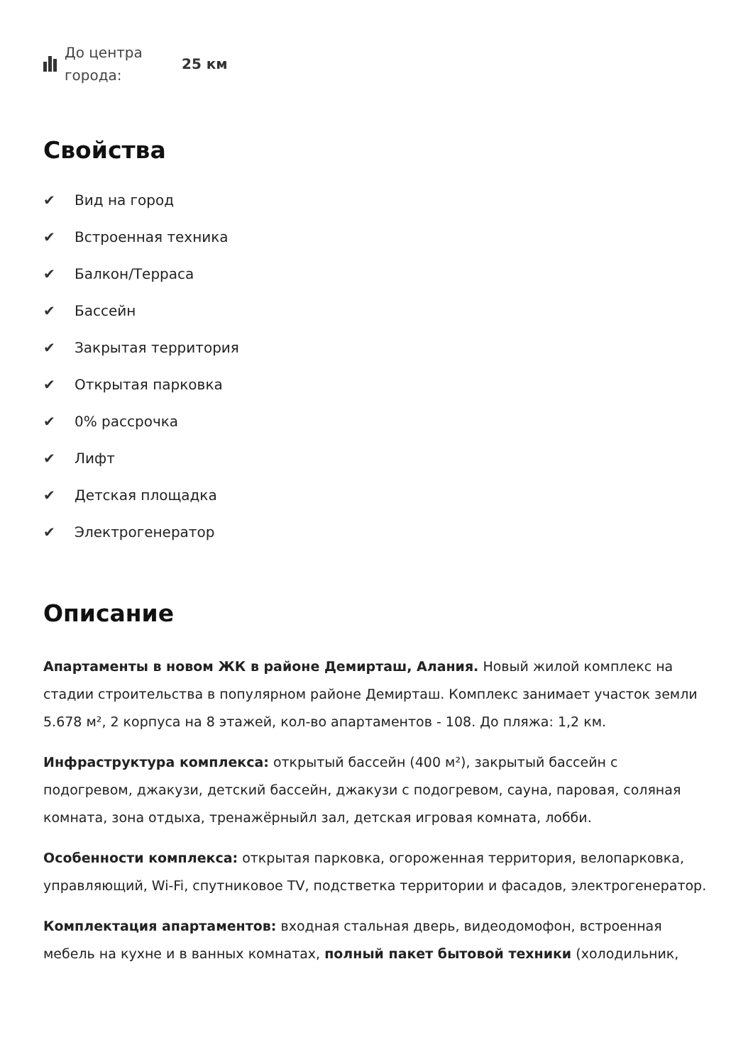До центра города:
25 км
Свойства
✔ Вид на город
✔ Встроенная техника
✔ Балкон/Терраса
✔ Бассейн
✔ Закрытая территория
✔ Открытая парковка
✔ 0% рассрочка
✔ Лифт
✔ Детская площадка
✔ Электрогенератор
Описание
Апартаменты в новом ЖК в районе Демирташ, Алания. Новый жилой комплекс на стадии строительства в популярном районе Демирташ. Комплекс занимает участок земли 5.678 м², 2 корпуса на 8 этажей, кол-во апартаментов - 108. До пляжа: 1,2 км.
Инфраструктура комплекса: открытый бассейн (400 м²), закрытый бассейн с подогревом, джакузи, детский бассейн, джакузи с подогревом, сауна, паровая, соляная комната, зона отдыха, тренажёрныйл зал, детская игровая комната, лобби.
Особенности комплекса: открытая парковка, огороженная территория, велопарковка, управляющий, Wi-Fi, спутниковое TV, подстветка территории и фасадов, электрогенератор.
Комплектация апартаментов: входная стальная дверь, видеодомофон, встроенная мебель на кухне и в ванных комнатах, полный пакет бытовой техники (холодильник,